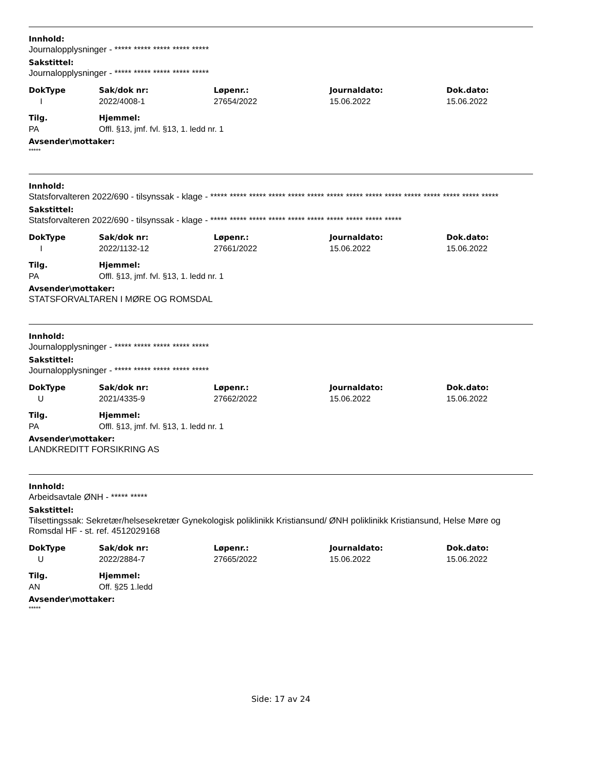Innhold:
Journalopplysninger - ***** ***** ***** ***** *****
Sakstittel:
Journalopplysninger - ***** ***** ***** ***** *****
| DokType | Sak/dok nr: | Løpenr.: | Journaldato: | Dok.dato: |
| --- | --- | --- | --- | --- |
| I | 2022/4008-1 | 27654/2022 | 15.06.2022 | 15.06.2022 |
| Tilg. | Hjemmel: |
| --- | --- |
| PA | Offl. §13, jmf. fvl. §13, 1. ledd nr. 1 |
Avsender\mottaker:
*****
Innhold:
Statsforvalteren 2022/690 - tilsynssak - klage - ***** ***** ***** ***** ***** ***** ***** ***** ***** ***** ***** ***** ***** ***** *****
Sakstittel:
Statsforvalteren 2022/690 - tilsynssak - klage - ***** ***** ***** ***** ***** ***** ***** ***** ***** *****
| DokType | Sak/dok nr: | Løpenr.: | Journaldato: | Dok.dato: |
| --- | --- | --- | --- | --- |
| I | 2022/1132-12 | 27661/2022 | 15.06.2022 | 15.06.2022 |
| Tilg. | Hjemmel: |
| --- | --- |
| PA | Offl. §13, jmf. fvl. §13, 1. ledd nr. 1 |
Avsender\mottaker:
STATSFORVALTAREN I MØRE OG ROMSDAL
Innhold:
Journalopplysninger - ***** ***** ***** ***** *****
Sakstittel:
Journalopplysninger - ***** ***** ***** ***** *****
| DokType | Sak/dok nr: | Løpenr.: | Journaldato: | Dok.dato: |
| --- | --- | --- | --- | --- |
| U | 2021/4335-9 | 27662/2022 | 15.06.2022 | 15.06.2022 |
| Tilg. | Hjemmel: |
| --- | --- |
| PA | Offl. §13, jmf. fvl. §13, 1. ledd nr. 1 |
Avsender\mottaker:
LANDKREDITT FORSIKRING AS
Innhold:
Arbeidsavtale ØNH - ***** *****
Sakstittel:
Tilsettingssak: Sekretær/helsesekretær Gynekologisk poliklinikk Kristiansund/ ØNH poliklinikk Kristiansund, Helse Møre og Romsdal HF - st. ref. 4512029168
| DokType | Sak/dok nr: | Løpenr.: | Journaldato: | Dok.dato: |
| --- | --- | --- | --- | --- |
| U | 2022/2884-7 | 27665/2022 | 15.06.2022 | 15.06.2022 |
| Tilg. | Hjemmel: |
| --- | --- |
| AN | Off. §25 1.ledd |
Avsender\mottaker:
*****
Side: 17 av 24